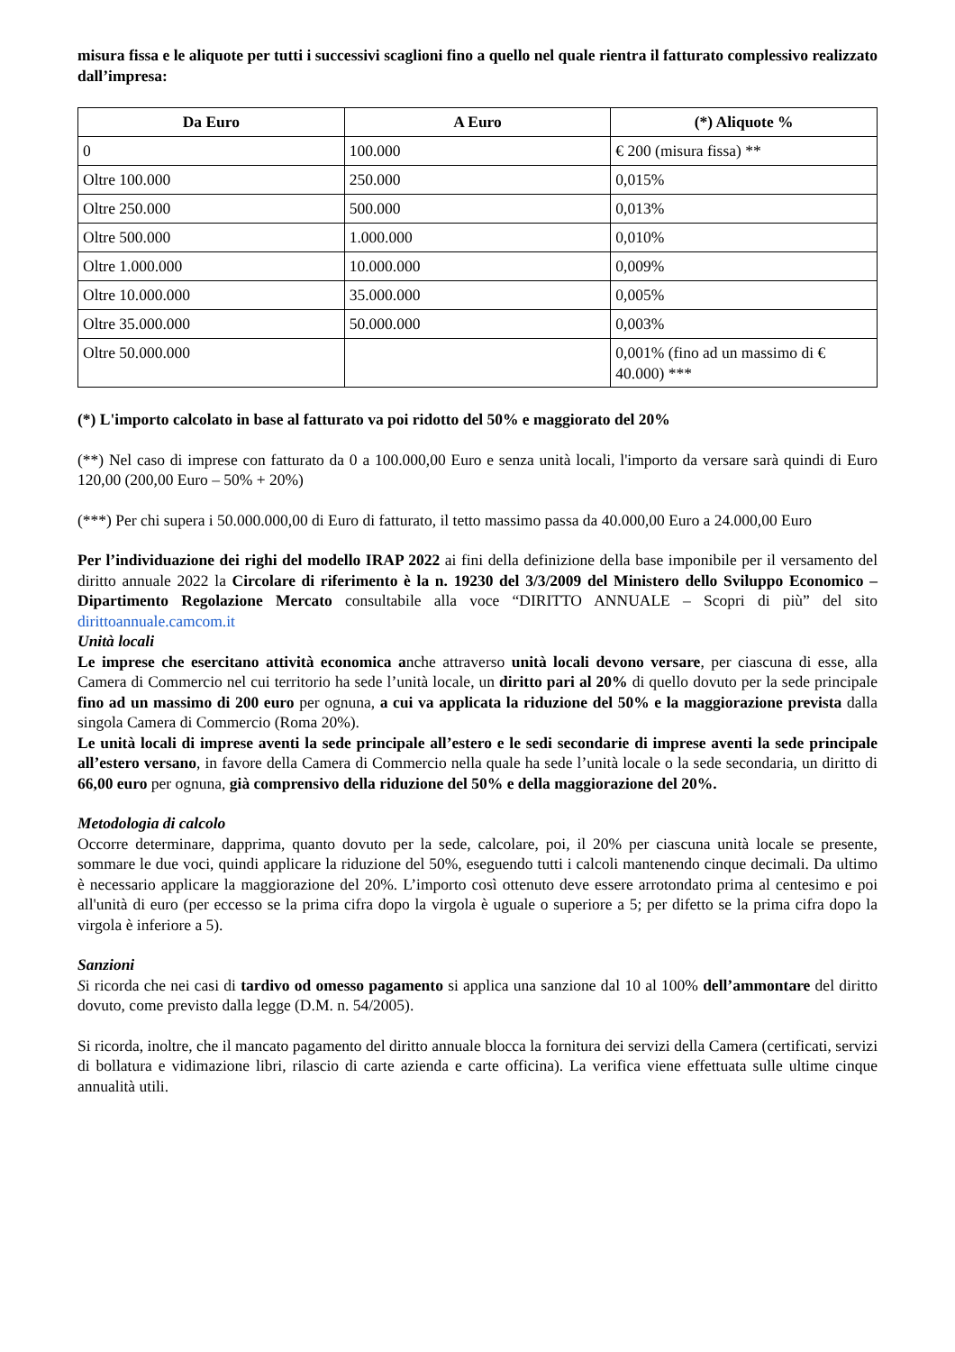misura fissa e le aliquote per tutti i successivi scaglioni fino a quello nel quale rientra il fatturato complessivo realizzato dall’impresa:
| Da Euro | A Euro | (*) Aliquote % |
| --- | --- | --- |
| 0 | 100.000 | € 200 (misura fissa) ** |
| Oltre 100.000 | 250.000 | 0,015% |
| Oltre 250.000 | 500.000 | 0,013% |
| Oltre 500.000 | 1.000.000 | 0,010% |
| Oltre 1.000.000 | 10.000.000 | 0,009% |
| Oltre 10.000.000 | 35.000.000 | 0,005% |
| Oltre 35.000.000 | 50.000.000 | 0,003% |
| Oltre 50.000.000 | | 0,001% (fino ad un massimo di € 40.000) *** |
(*) L'importo calcolato in base al fatturato va poi ridotto del 50% e maggiorato del 20%
(**) Nel caso di imprese con fatturato da 0 a 100.000,00 Euro e senza unità locali, l'importo da versare sarà quindi di Euro 120,00 (200,00 Euro – 50% + 20%)
(***) Per chi supera i 50.000.000,00 di Euro di fatturato, il tetto massimo passa da 40.000,00 Euro a 24.000,00 Euro
Per l’individuazione dei righi del modello IRAP 2022 ai fini della definizione della base imponibile per il versamento del diritto annuale 2022 la Circolare di riferimento è la n. 19230 del 3/3/2009 del Ministero dello Sviluppo Economico – Dipartimento Regolazione Mercato consultabile alla voce “DIRITTO ANNUALE – Scopri di più” del sito dirittoannuale.camcom.it
Unità locali
Le imprese che esercitano attività economica anche attraverso unità locali devono versare, per ciascuna di esse, alla Camera di Commercio nel cui territorio ha sede l’unità locale, un diritto pari al 20% di quello dovuto per la sede principale fino ad un massimo di 200 euro per ognuna, a cui va applicata la riduzione del 50% e la maggiorazione prevista dalla singola Camera di Commercio (Roma 20%).
Le unità locali di imprese aventi la sede principale all’estero e le sedi secondarie di imprese aventi la sede principale all’estero versano, in favore della Camera di Commercio nella quale ha sede l’unità locale o la sede secondaria, un diritto di 66,00 euro per ognuna, già comprensivo della riduzione del 50% e della maggiorazione del 20%.
Metodologia di calcolo
Occorre determinare, dapprima, quanto dovuto per la sede, calcolare, poi, il 20% per ciascuna unità locale se presente, sommare le due voci, quindi applicare la riduzione del 50%, eseguendo tutti i calcoli mantenendo cinque decimali. Da ultimo è necessario applicare la maggiorazione del 20%. L’importo così ottenuto deve essere arrotondato prima al centesimo e poi all'unità di euro (per eccesso se la prima cifra dopo la virgola è uguale o superiore a 5; per difetto se la prima cifra dopo la virgola è inferiore a 5).
Sanzioni
Si ricorda che nei casi di tardivo od omesso pagamento si applica una sanzione dal 10 al 100% dell’ammontare del diritto dovuto, come previsto dalla legge (D.M. n. 54/2005).
Si ricorda, inoltre, che il mancato pagamento del diritto annuale blocca la fornitura dei servizi della Camera (certificati, servizi di bollatura e vidimazione libri, rilascio di carte azienda e carte officina). La verifica viene effettuata sulle ultime cinque annualità utili.